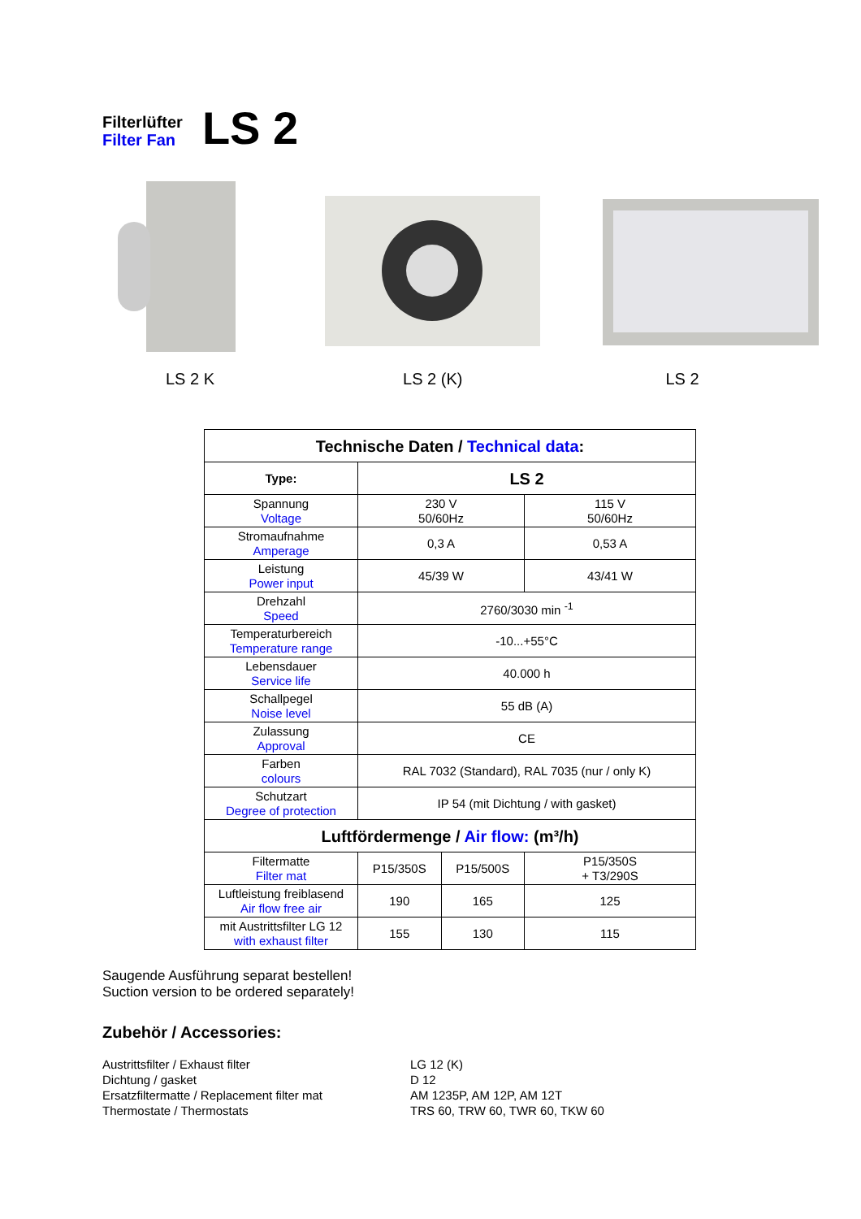Filterlüfter
Filter Fan
LS 2
LS 2 K LS 2 (K) LS 2
| Technische Daten / Technical data : | | | |
| --- | --- | --- | --- |
| Type: | LS 2 | | |
| Spannung Voltage | 230 V 50/60Hz | | 115 V 50/60Hz |
| Stromaufnahme Amperage | 0,3 A | | 0,53 A |
| Leistung Power input | 45/39 W | | 43/41 W |
| Drehzahl Speed | 2760/3030 min <sup>-1</sup> | | |
| Temperaturbereich Temperature range | -10...+55°C | | |
| Lebensdauer Service life | 40.000 h | | |
| Schallpegel Noise level | 55 dB (A) | | |
| Zulassung Approval | CE | | |
| Farben colours | RAL 7032 (Standard), RAL 7035 (nur / only K) | | |
| Schutzart Degree of protection | IP 54 (mit Dichtung / with gasket) | | |
| Luftfördermenge / Air flow: (m³/h) | | | |
| Filtermatte Filter mat | P15/350S | P15/500S | P15/350S + T3/290S |
| Luftleistung freiblasend Air flow free air | 190 | 165 | 125 |
| mit Austrittsfilter LG 12 with exhaust filter | 155 | 130 | 115 |
Saugende Ausführung separat bestellen!
Suction version to be ordered separately!
Zubehör / Accessories:
Austrittsfilter / Exhaust filter
LG 12 (K)
Dichtung / gasket
D 12
Ersatzfiltermatte / Replacement filter mat
AM 1235P, AM 12P, AM 12T
Thermostate / Thermostats
TRS 60, TRW 60, TWR 60, TKW 60